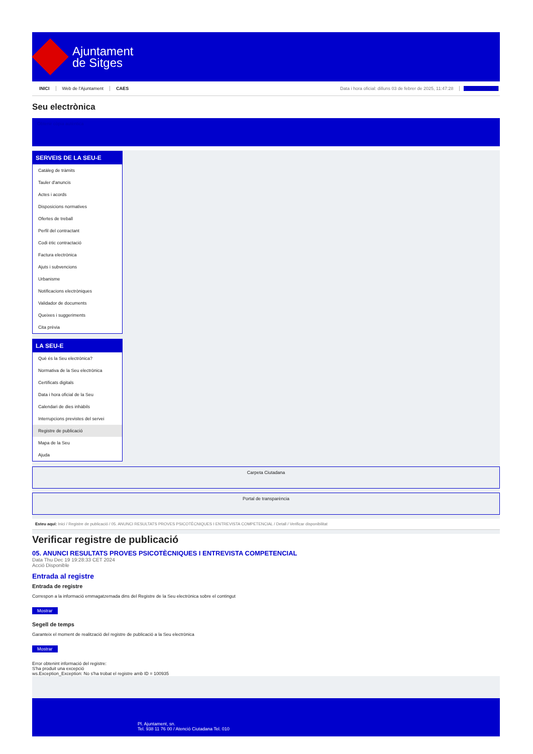Ajuntament
de Sitges
INICI Web de l'Ajuntament CAES Data i hora oficial: dilluns 03 de febrer de 2025, 11:47:28 Sincronitza
Seu electrònica
Obtenir còpia autèntica
SERVEIS DE LA SEU-E
Catàleg de tràmits
Tauler d'anuncis
Actes i acords
Disposicions normatives
Ofertes de treball
Perfil del contractant
Codi ètic contractació
Factura electrònica
Ajuts i subvencions
Urbanisme
Notificacions electròniques
Validador de documents
Queixes i suggeriments
Cita prèvia
LA SEU-E
Què és la Seu electrònica?
Normativa de la Seu electrònica
Certificats digitals
Data i hora oficial de la Seu
Calendari de dies inhàbils
Interrupcions previstes del servei
Registre de publicació
Mapa de la Seu
Ajuda
Carpeta Ciutadana
Portal de transparència
Esteu aquí: Inici / Registre de publicació / 05. ANUNCI RESULTATS PROVES PSICOTÈCNIQUES I ENTREVISTA COMPETENCIAL / Detall / Verificar disponibilitat
Verificar registre de publicació
05. ANUNCI RESULTATS PROVES PSICOTÈCNIQUES I ENTREVISTA COMPETENCIAL
Data Thu Dec 19 19:28:33 CET 2024
Acció Disponible
Entrada al registre
Entrada de registre
Correspon a la informació emmagatzemada dins del Registre de la Seu electrònica sobre el contingut
Mostrar
Segell de temps
Garanteix el moment de realització del registre de publicació a la Seu electrònica
Mostrar
Error obtenint informació del registre:
S'ha produit una excepció
ws.Exception_Exception: No s'ha trobat el registre amb ID = 100935
Pl. Ajuntament, sn.
Tel. 938 11 76 00 / Atenció Ciutadana Tel. 010